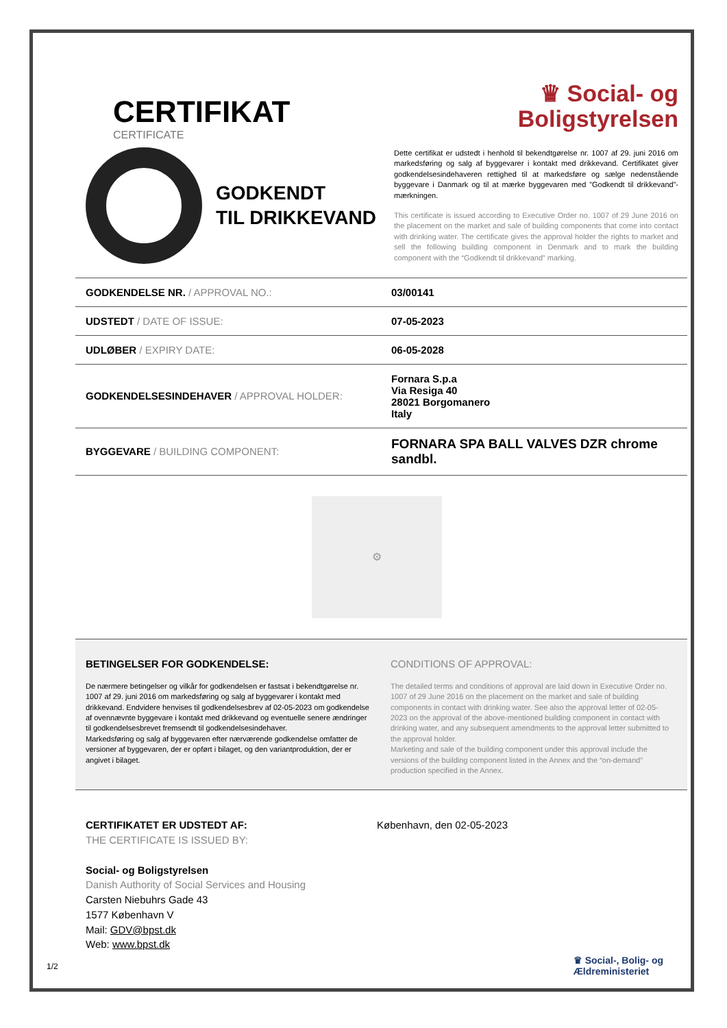CERTIFIKAT
CERTIFICATE
♛ Social- og
Boligstyrelsen
GODKENDT
TIL DRIKKEVAND
Dette certifikat er udstedt i henhold til bekendtgørelse nr. 1007 af 29. juni 2016 om markedsføring og salg af byggevarer i kontakt med drikkevand. Certifikatet giver godkendelsesindehaveren rettighed til at markedsføre og sælge nedenstående byggevare i Danmark og til at mærke byggevaren med ”Godkendt til drikkevand”-mærkningen.
This certificate is issued according to Executive Order no. 1007 of 29 June 2016 on the placement on the market and sale of building components that come into contact with drinking water. The certificate gives the approval holder the rights to market and sell the following building component in Denmark and to mark the building component with the “Godkendt til drikkevand” marking.
| GODKENDELSE NR. / APPROVAL NO.: | 03/00141 |
| UDSTEDT / DATE OF ISSUE: | 07-05-2023 |
| UDLØBER / EXPIRY DATE: | 06-05-2028 |
| GODKENDELSESINDEHAVER / APPROVAL HOLDER: | Fornara S.p.a Via Resiga 40 28021 Borgomanero Italy |
| BYGGEVARE / BUILDING COMPONENT: | FORNARA SPA BALL VALVES DZR chrome sandbl. |
⚙
BETINGELSER FOR GODKENDELSE:
De nærmere betingelser og vilkår for godkendelsen er fastsat i bekendtgørelse nr. 1007 af 29. juni 2016 om markedsføring og salg af byggevarer i kontakt med drikkevand. Endvidere henvises til godkendelsesbrev af 02-05-2023 om godkendelse af ovennævnte byggevare i kontakt med drikkevand og eventuelle senere ændringer til godkendelsesbrevet fremsendt til godkendelsesindehaver.
Markedsføring og salg af byggevaren efter nærværende godkendelse omfatter de versioner af byggevaren, der er opført i bilaget, og den variantproduktion, der er angivet i bilaget.
CONDITIONS OF APPROVAL:
The detailed terms and conditions of approval are laid down in Executive Order no. 1007 of 29 June 2016 on the placement on the market and sale of building components in contact with drinking water. See also the approval letter of 02-05-2023 on the approval of the above-mentioned building component in contact with drinking water, and any subsequent amendments to the approval letter submitted to the approval holder.
Marketing and sale of the building component under this approval include the versions of the building component listed in the Annex and the “on-demand” production specified in the Annex.
CERTIFIKATET ER UDSTEDT AF:
THE CERTIFICATE IS ISSUED BY:
Social- og Boligstyrelsen
Danish Authority of Social Services and Housing
Carsten Niebuhrs Gade 43
1577 København V
Mail: GDV@bpst.dk
Web: www.bpst.dk
København, den 02-05-2023
1/2
♛ Social-, Bolig- og
Ældreministeriet